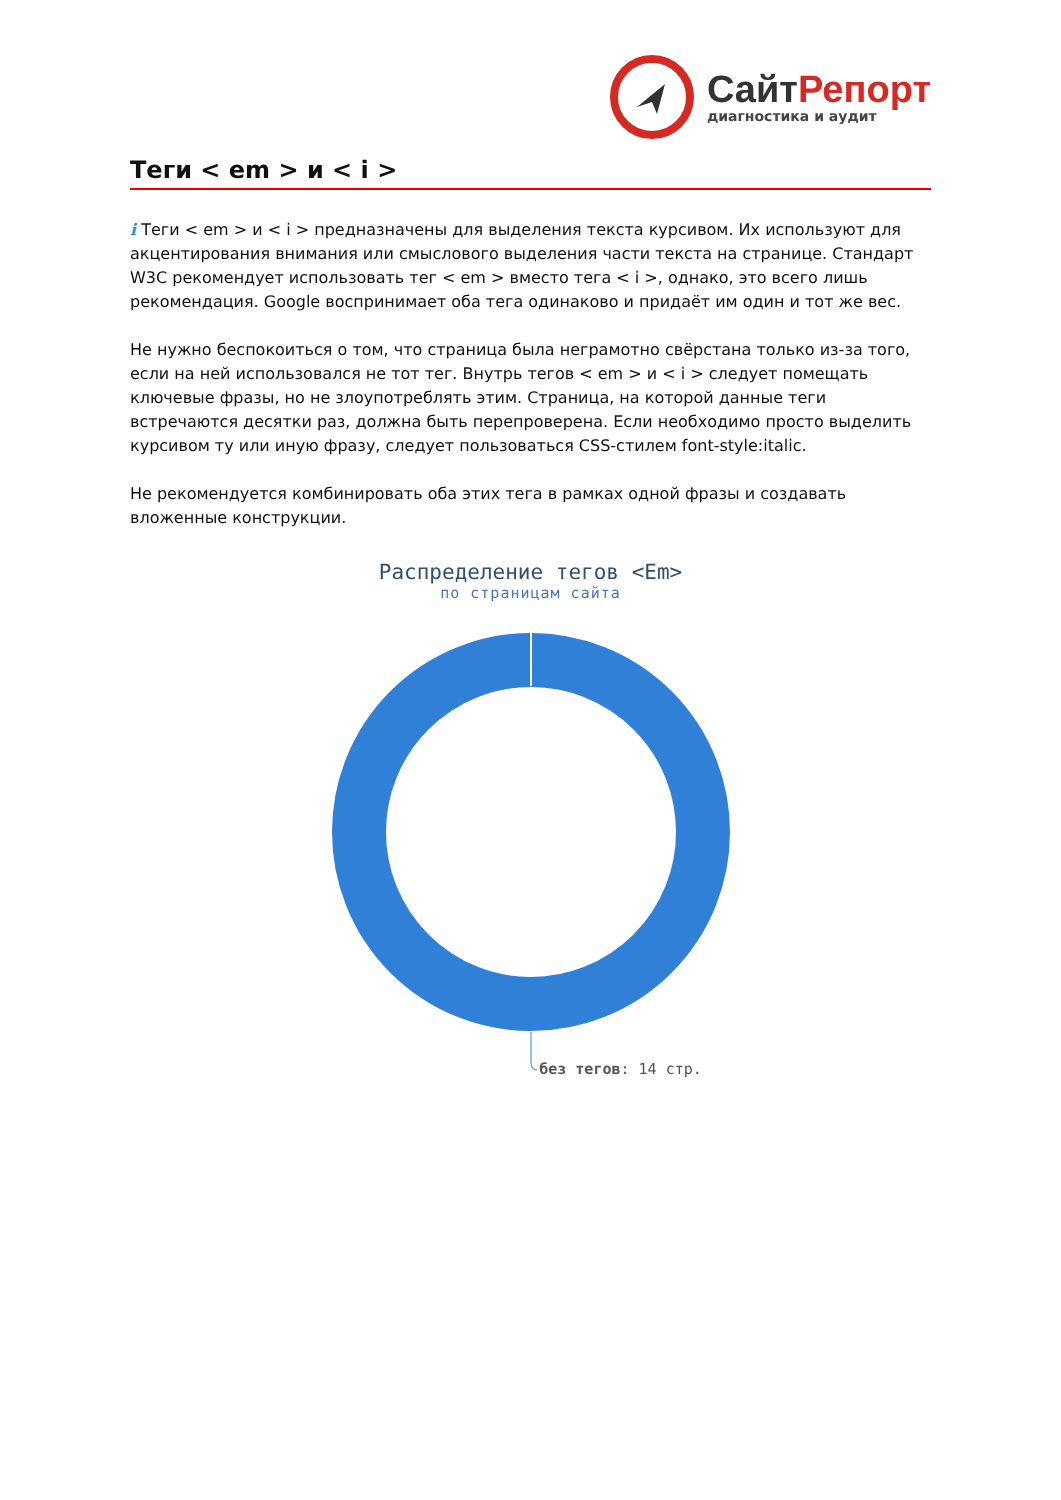СайтРепорт
диагностика и аудит
Теги < em > и < i >
i Теги < em > и < i > предназначены для выделения текста курсивом. Их используют для акцентирования внимания или смыслового выделения части текста на странице. Стандарт W3C рекомендует использовать тег < em > вместо тега < i >, однако, это всего лишь рекомендация. Google воспринимает оба тега одинаково и придаёт им один и тот же вес.
Не нужно беспокоиться о том, что страница была неграмотно свёрстана только из-за того, если на ней использовался не тот тег. Внутрь тегов < em > и < i > следует помещать ключевые фразы, но не злоупотреблять этим. Страница, на которой данные теги встречаются десятки раз, должна быть перепроверена. Если необходимо просто выделить курсивом ту или иную фразу, следует пользоваться CSS-стилем font-style:italic.
Не рекомендуется комбинировать оба этих тега в рамках одной фразы и создавать вложенные конструкции.
Распределение тегов <Em>
по страницам сайта
без тегов: 14 стр.